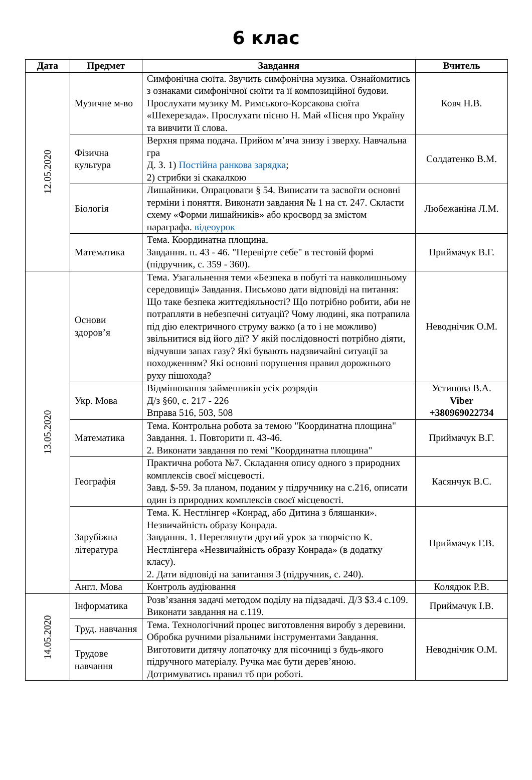6 клас
| Дата | Предмет | Завдання | Вчитель |
| --- | --- | --- | --- |
| 12.05.2020 | Музичне м-во | Симфонічна сюїта. Звучить симфонічна музика. Ознайомитись з ознаками симфонічної сюїти та її композиційної будови. Прослухати музику М. Римського-Корсакова сюїта «Шехерезада». Прослухати пісню Н. Май «Пісня про Україну та вивчити її слова. | Ковч Н.В. |
| | Фізична культура | Верхня пряма подача. Прийом м’яча знизу і зверху. Навчальна гра Д. З. 1) Постійна ранкова зарядка ; 2) стрибки зі скакалкою | Солдатенко В.М. |
| | Біологія | Лишайники. Опрацювати § 54. Виписати та засвоїти основні терміни і поняття. Виконати завдання № 1 на ст. 247. Скласти схему «Форми лишайників» або кросворд за змістом параграфа. відеоурок | Любежаніна Л.М. |
| | Математика | Тема. Координатна площина. Завдання. п. 43 - 46. "Перевірте себе" в тестовій формі (підручник, с. 359 - 360). | Приймачук В.Г. |
| 13.05.2020 | Основи здоров’я | Тема. Узагальнення теми «Безпека в побуті та навколишньому середовищі» Завдання. Письмово дати відповіді на питання: Що таке безпека життєдіяльності? Що потрібно робити, аби не потрапляти в небезпечні ситуації? Чому людині, яка потрапила під дію електричного струму важко (а то і не можливо) звільнитися від його дії? У якій послідовності потрібно діяти, відчувши запах газу? Які бувають надзвичайні ситуації за походженням? Які основні порушення правил дорожнього руху пішохода? | Неводнічик О.М. |
| | Укр. Мова | Відмінювання займенників усіх розрядів Д/з §60, с. 217 - 226 Вправа 516, 503, 508 | Устинова В.А. Viber +380969022734 |
| | Математика | Тема. Контрольна робота за темою "Координатна площина" Завдання. 1. Повторити п. 43-46. 2. Виконати завдання по темі "Координатна площина" | Приймачук В.Г. |
| | Географія | Практична робота №7. Складання опису одного з природних комплексів своєї місцевості. Завд. $-59. За планом, поданим у підручнику на с.216, описати один із природних комплексів своєї місцевості. | Касянчук В.С. |
| | Зарубіжна література | Тема. К. Нестлінгер «Конрад, або Дитина з бляшанки». Незвичайність образу Конрада. Завдання. 1. Переглянути другий урок за творчістю К. Нестлінгера «Незвичайність образу Конрада» (в додатку класу). 2. Дати відповіді на запитання 3 (підручник, с. 240). | Приймачук Г.В. |
| | Англ. Мова | Контроль аудіювання | Колядюк Р.В. |
| 14.05.2020 | Інформатика | Розв’язання задачі методом поділу на підзадачі. Д/З $3.4 с.109. Виконати завдання на с.119. | Приймачук І.В. |
| | Труд. навчання | Тема. Технологічний процес виготовлення виробу з деревини. Обробка ручними різальними інструментами Завдання. Виготовити дитячу лопаточку для пісочниці з будь-якого підручного матеріалу. Ручка має бути дерев’яною. Дотримуватись правил тб при роботі. | Неводнічик О.М. |
| | Трудове навчання | | |